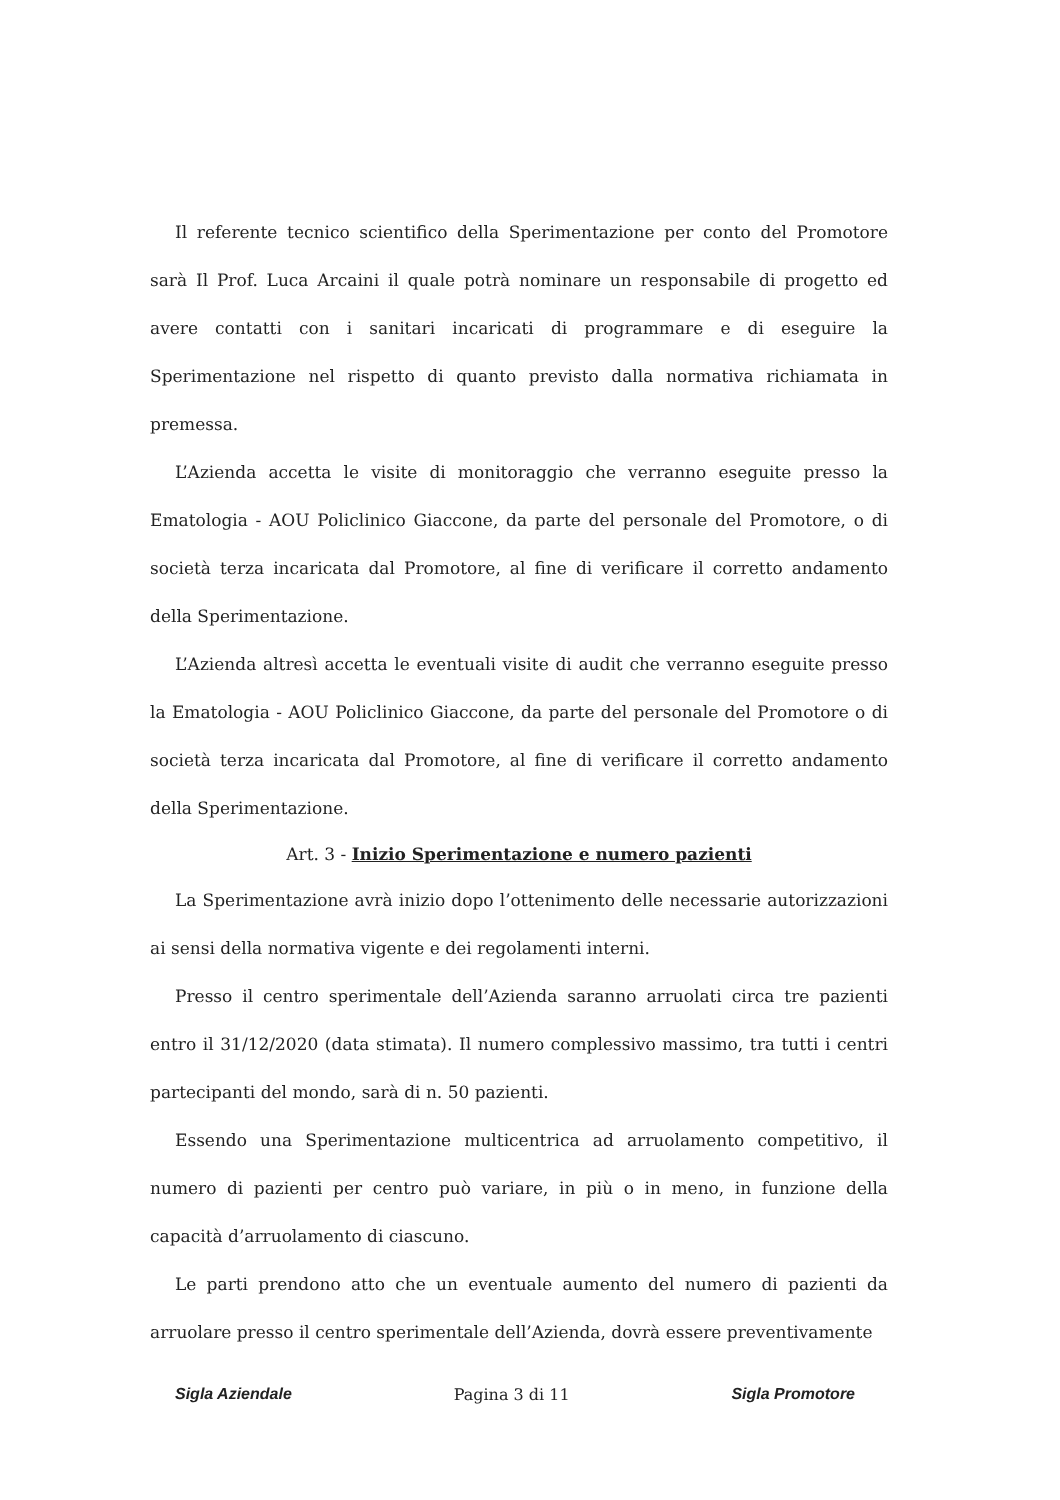Il referente tecnico scientifico della Sperimentazione per conto del Promotore sarà Il Prof. Luca Arcaini il quale potrà nominare un responsabile di progetto ed avere contatti con i sanitari incaricati di programmare e di eseguire la Sperimentazione nel rispetto di quanto previsto dalla normativa richiamata in premessa.
L’Azienda accetta le visite di monitoraggio che verranno eseguite presso la Ematologia - AOU Policlinico Giaccone, da parte del personale del Promotore, o di società terza incaricata dal Promotore, al fine di verificare il corretto andamento della Sperimentazione.
L’Azienda altresì accetta le eventuali visite di audit che verranno eseguite presso la Ematologia - AOU Policlinico Giaccone, da parte del personale del Promotore o di società terza incaricata dal Promotore, al fine di verificare il corretto andamento della Sperimentazione.
Art. 3 - Inizio Sperimentazione e numero pazienti
La Sperimentazione avrà inizio dopo l’ottenimento delle necessarie autorizzazioni ai sensi della normativa vigente e dei regolamenti interni.
Presso il centro sperimentale dell’Azienda saranno arruolati circa tre pazienti entro il 31/12/2020 (data stimata). Il numero complessivo massimo, tra tutti i centri partecipanti del mondo, sarà di n. 50 pazienti.
Essendo una Sperimentazione multicentrica ad arruolamento competitivo, il numero di pazienti per centro può variare, in più o in meno, in funzione della capacità d’arruolamento di ciascuno.
Le parti prendono atto che un eventuale aumento del numero di pazienti da arruolare presso il centro sperimentale dell’Azienda, dovrà essere preventivamente
Sigla Aziendale Pagina 3 di 11 Sigla Promotore